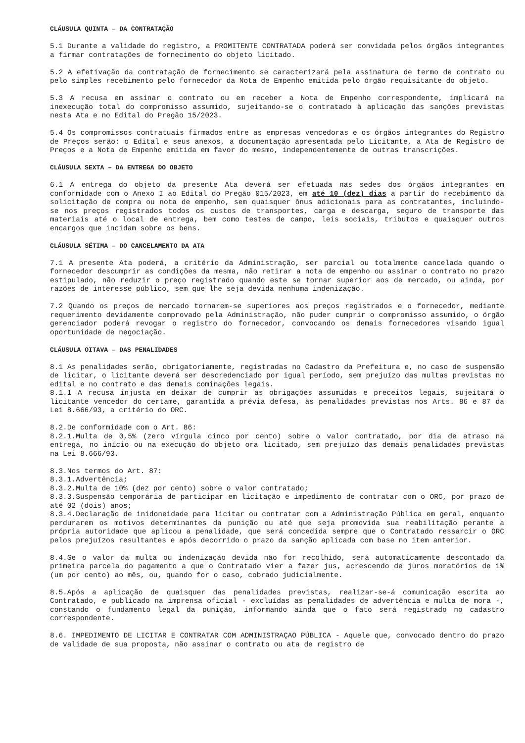CLÁUSULA QUINTA – DA CONTRATAÇÃO
5.1 Durante a validade do registro, a PROMITENTE CONTRATADA poderá ser convidada pelos órgãos integrantes a firmar contratações de fornecimento do objeto licitado.
5.2 A efetivação da contratação de fornecimento se caracterizará pela assinatura de termo de contrato ou pelo simples recebimento pelo fornecedor da Nota de Empenho emitida pelo órgão requisitante do objeto.
5.3 A recusa em assinar o contrato ou em receber a Nota de Empenho correspondente, implicará na inexecução total do compromisso assumido, sujeitando-se o contratado à aplicação das sanções previstas nesta Ata e no Edital do Pregão 15/2023.
5.4 Os compromissos contratuais firmados entre as empresas vencedoras e os órgãos integrantes do Registro de Preços serão: o Edital e seus anexos, a documentação apresentada pelo Licitante, a Ata de Registro de Preços e a Nota de Empenho emitida em favor do mesmo, independentemente de outras transcrições.
CLÁUSULA SEXTA – DA ENTREGA DO OBJETO
6.1 A entrega do objeto da presente Ata deverá ser efetuada nas sedes dos órgãos integrantes em conformidade com o Anexo I ao Edital do Pregão 015/2023, em até 10 (dez) dias a partir do recebimento da solicitação de compra ou nota de empenho, sem quaisquer ônus adicionais para as contratantes, incluindo-se nos preços registrados todos os custos de transportes, carga e descarga, seguro de transporte das materiais até o local de entrega, bem como testes de campo, leis sociais, tributos e quaisquer outros encargos que incidam sobre os bens.
CLÁUSULA SÉTIMA – DO CANCELAMENTO DA ATA
7.1 A presente Ata poderá, a critério da Administração, ser parcial ou totalmente cancelada quando o fornecedor descumprir as condições da mesma, não retirar a nota de empenho ou assinar o contrato no prazo estipulado, não reduzir o preço registrado quando este se tornar superior aos de mercado, ou ainda, por razões de interesse público, sem que lhe seja devida nenhuma indenização.
7.2 Quando os preços de mercado tornarem-se superiores aos preços registrados e o fornecedor, mediante requerimento devidamente comprovado pela Administração, não puder cumprir o compromisso assumido, o órgão gerenciador poderá revogar o registro do fornecedor, convocando os demais fornecedores visando igual oportunidade de negociação.
CLÁUSULA OITAVA – DAS PENALIDADES
8.1 As penalidades serão, obrigatoriamente, registradas no Cadastro da Prefeitura e, no caso de suspensão de licitar, o licitante deverá ser descredenciado por igual período, sem prejuízo das multas previstas no edital e no contrato e das demais cominações legais.
8.1.1 A recusa injusta em deixar de cumprir as obrigações assumidas e preceitos legais, sujeitará o licitante vencedor do certame, garantida a prévia defesa, às penalidades previstas nos Arts. 86 e 87 da Lei 8.666/93, a critério do ORC.
8.2.De conformidade com o Art. 86:
8.2.1.Multa de 0,5% (zero vírgula cinco por cento) sobre o valor contratado, por dia de atraso na entrega, no início ou na execução do objeto ora licitado, sem prejuízo das demais penalidades previstas na Lei 8.666/93.
8.3.Nos termos do Art. 87:
8.3.1.Advertência;
8.3.2.Multa de 10% (dez por cento) sobre o valor contratado;
8.3.3.Suspensão temporária de participar em licitação e impedimento de contratar com o ORC, por prazo de até 02 (dois) anos;
8.3.4.Declaração de inidoneidade para licitar ou contratar com a Administração Pública em geral, enquanto perdurarem os motivos determinantes da punição ou até que seja promovida sua reabilitação perante a própria autoridade que aplicou a penalidade, que será concedida sempre que o Contratado ressarcir o ORC pelos prejuízos resultantes e após decorrido o prazo da sanção aplicada com base no item anterior.
8.4.Se o valor da multa ou indenização devida não for recolhido, será automaticamente descontado da primeira parcela do pagamento a que o Contratado vier a fazer jus, acrescendo de juros moratórios de 1% (um por cento) ao mês, ou, quando for o caso, cobrado judicialmente.
8.5.Após a aplicação de quaisquer das penalidades previstas, realizar-se-á comunicação escrita ao Contratado, e publicado na imprensa oficial - excluídas as penalidades de advertência e multa de mora -, constando o fundamento legal da punição, informando ainda que o fato será registrado no cadastro correspondente.
8.6. IMPEDIMENTO DE LICITAR E CONTRATAR COM ADMINISTRAÇAO PÚBLICA - Aquele que, convocado dentro do prazo de validade de sua proposta, não assinar o contrato ou ata de registro de